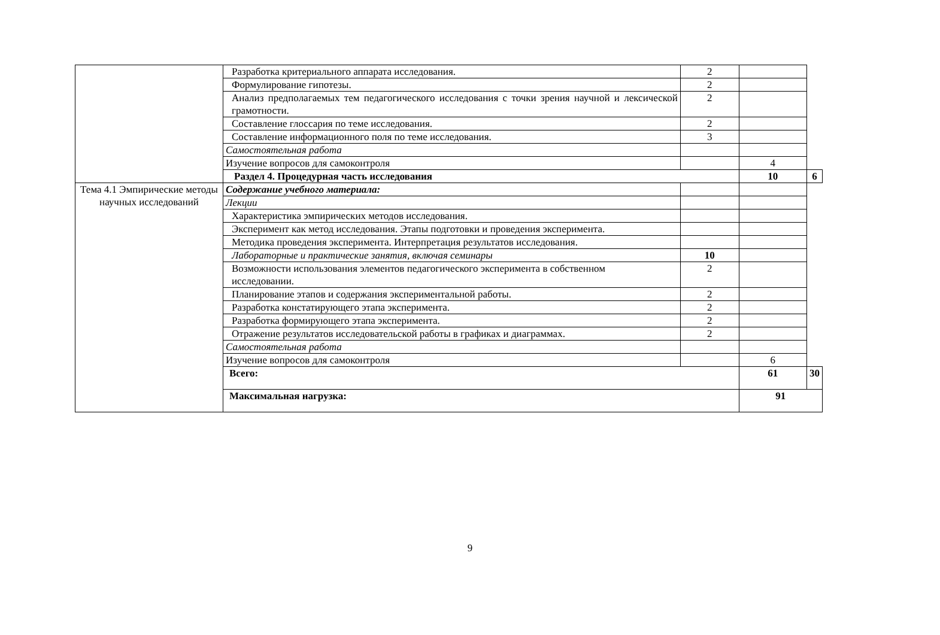| | Разработка критериального аппарата исследования. | 2 | | |
| | Формулирование гипотезы. | 2 | | |
| | Анализ предполагаемых тем педагогического исследования с точки зрения научной и лексической грамотности. | 2 | | |
| | Составление глоссария по теме исследования. | 2 | | |
| | Составление информационного поля по теме исследования. | 3 | | |
| | Самостоятельная работа | | | |
| | Изучение вопросов для самоконтроля | | 4 | |
| | Раздел 4. Процедурная часть исследования | | 10 | 6 |
| Тема 4.1 Эмпирические методы научных исследований | Содержание учебного материала: | | | |
| | Лекции | | | |
| | Характеристика эмпирических методов исследования. | | | |
| | Эксперимент как метод исследования. Этапы подготовки и проведения эксперимента. | | | |
| | Методика проведения эксперимента. Интерпретация результатов исследования. | | | |
| | Лабораторные и практические занятия, включая семинары | 10 | | |
| | Возможности использования элементов педагогического эксперимента в собственном исследовании. | 2 | | |
| | Планирование этапов и содержания экспериментальной работы. | 2 | | |
| | Разработка констатирующего этапа эксперимента. | 2 | | |
| | Разработка формирующего этапа эксперимента. | 2 | | |
| | Отражение результатов исследовательской работы в графиках и диаграммах. | 2 | | |
| | Самостоятельная работа | | | |
| | Изучение вопросов для самоконтроля | | 6 | |
| | Всего: | | 61 | 30 |
| | Максимальная нагрузка: | | 91 | |
9